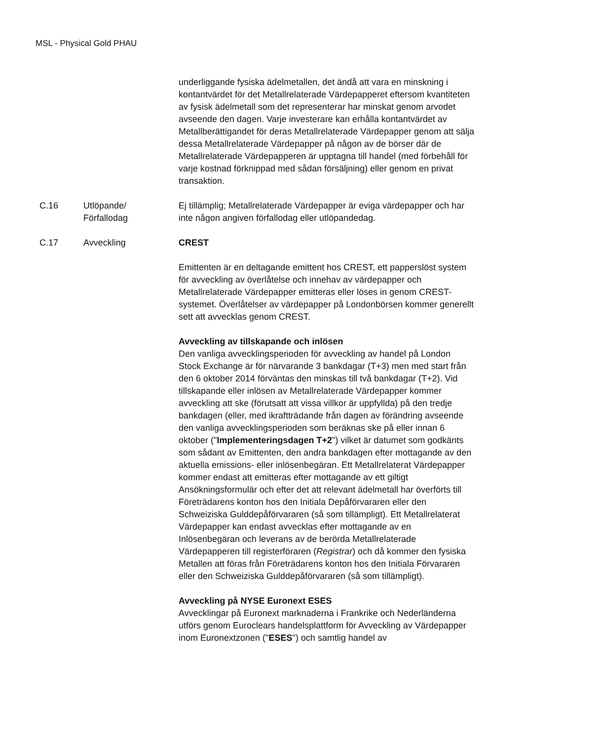MSL - Physical Gold PHAU
| | | underliggande fysiska ädelmetallen, det ändå att vara en minskning i kontantvärdet för det Metallrelaterade Värdepapperet eftersom kvantiteten av fysisk ädelmetall som det representerar har minskat genom arvodet avseende den dagen. Varje investerare kan erhålla kontantvärdet av Metallberättigandet för deras Metallrelaterade Värdepapper genom att sälja dessa Metallrelaterade Värdepapper på någon av de börser där de Metallrelaterade Värdepapperen är upptagna till handel (med förbehåll för varje kostnad förknippad med sådan försäljning) eller genom en privat transaktion. |
| C.16 | Utlöpande/ Förfallodag | Ej tillämplig; Metallrelaterade Värdepapper är eviga värdepapper och har inte någon angiven förfallodag eller utlöpandedag. |
| C.17 | Avveckling | CREST Emittenten är en deltagande emittent hos CREST, ett papperslöst system för avveckling av överlåtelse och innehav av värdepapper och Metallrelaterade Värdepapper emitteras eller löses in genom CREST-systemet. Överlåtelser av värdepapper på Londonbörsen kommer generellt sett att avvecklas genom CREST. Avveckling av tillskapande och inlösen Den vanliga avvecklingsperioden för avveckling av handel på London Stock Exchange är för närvarande 3 bankdagar (T+3) men med start från den 6 oktober 2014 förväntas den minskas till två bankdagar (T+2). Vid tillskapande eller inlösen av Metallrelaterade Värdepapper kommer avveckling att ske (förutsatt att vissa villkor är uppfyllda) på den tredje bankdagen (eller, med ikraftträdande från dagen av förändring avseende den vanliga avvecklingsperioden som beräknas ske på eller innan 6 oktober (" Implementeringsdagen T+2 ") vilket är datumet som godkänts som sådant av Emittenten, den andra bankdagen efter mottagande av den aktuella emissions- eller inlösenbegäran. Ett Metallrelaterat Värdepapper kommer endast att emitteras efter mottagande av ett giltigt Ansökningsformulär och efter det att relevant ädelmetall har överförts till Företrädarens konton hos den Initiala Depåförvararen eller den Schweiziska Gulddepåförvararen (så som tillämpligt). Ett Metallrelaterat Värdepapper kan endast avvecklas efter mottagande av en Inlösenbegäran och leverans av de berörda Metallrelaterade Värdepapperen till registerföraren ( Registrar ) och då kommer den fysiska Metallen att föras från Företrädarens konton hos den Initiala Förvararen eller den Schweiziska Gulddepåförvararen (så som tillämpligt). Avveckling på NYSE Euronext ESES Avvecklingar på Euronext marknaderna i Frankrike och Nederländerna utförs genom Euroclears handelsplattform för Avveckling av Värdepapper inom Euronextzonen (" ESES ") och samtlig handel av |